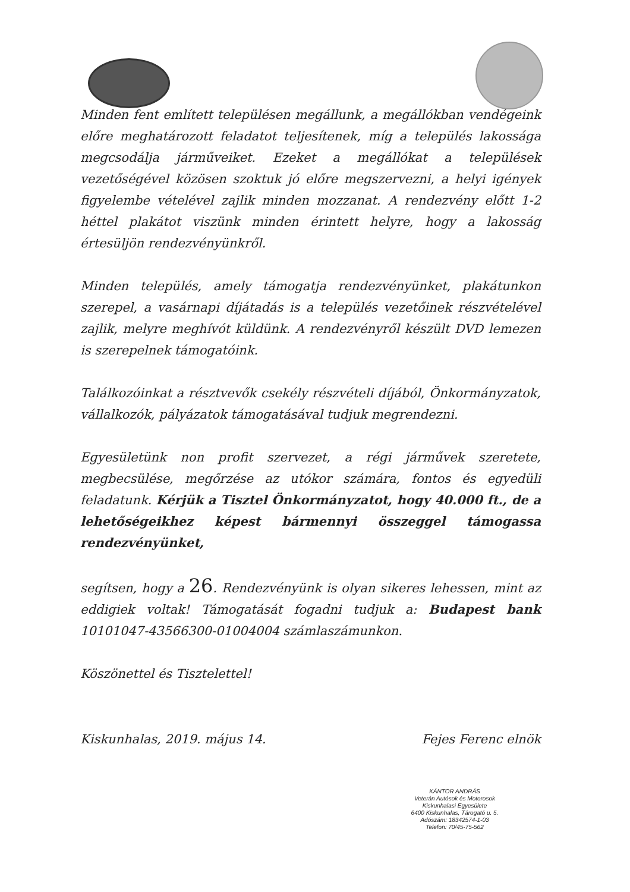Minden fent említett településen megállunk, a megállókban vendégeink előre meghatározott feladatot teljesítenek, míg a település lakossága megcsodálja járműveiket. Ezeket a megállókat a települések vezetőségével közösen szoktuk jó előre megszervezni, a helyi igények figyelembe vételével zajlik minden mozzanat. A rendezvény előtt 1-2 héttel plakátot viszünk minden érintett helyre, hogy a lakosság értesüljön rendezvényünkről.
Minden település, amely támogatja rendezvényünket, plakátunkon szerepel, a vasárnapi díjátadás is a település vezetőinek részvételével zajlik, melyre meghívót küldünk. A rendezvényről készült DVD lemezen is szerepelnek támogatóink.
Találkozóinkat a résztvevők csekély részvételi díjából, Önkormányzatok, vállalkozók, pályázatok támogatásával tudjuk megrendezni.
Egyesületünk non profit szervezet, a régi járművek szeretete, megbecsülése, megőrzése az utókor számára, fontos és egyedüli feladatunk. Kérjük a Tisztel Önkormányzatot, hogy 40.000 ft., de a lehetőségeikhez képest bármennyi összeggel támogassa rendezvényünket,
segítsen, hogy a 26. Rendezvényünk is olyan sikeres lehessen, mint az eddigiek voltak! Támogatását fogadni tudjuk a: Budapest bank 10101047-43566300-01004004 számlaszámunkon.
Köszönettel és Tisztelettel!
Kiskunhalas, 2019. május 14. Fejes Ferenc elnök
KÁNTOR ANDRÁS
Veterán Autósok és Motorosok
Kiskunhalasi Egyesülete
6400 Kiskunhalas, Tárogató u. 5.
Adószám: 18342574-1-03
Telefon: 70/45-75-562